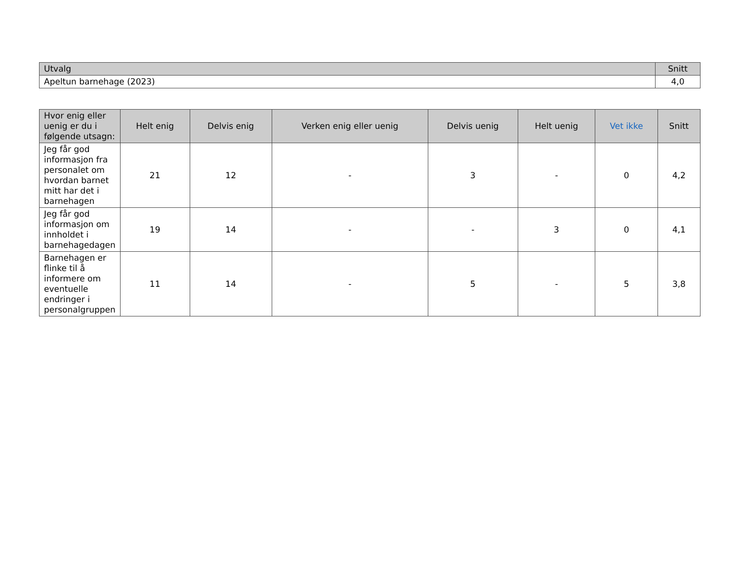| Utvalg | Snitt |
| --- | --- |
| Apeltun barnehage (2023) | 4,0 |
| Hvor enig eller uenig er du i følgende utsagn: | Helt enig | Delvis enig | Verken enig eller uenig | Delvis uenig | Helt uenig | Vet ikke | Snitt |
| --- | --- | --- | --- | --- | --- | --- | --- |
| Jeg får god informasjon fra personalet om hvordan barnet mitt har det i barnehagen | 21 | 12 | - | 3 | - | 0 | 4,2 |
| Jeg får god informasjon om innholdet i barnehagedagen | 19 | 14 | - | - | 3 | 0 | 4,1 |
| Barnehagen er flinke til å informere om eventuelle endringer i personalgruppen | 11 | 14 | - | 5 | - | 5 | 3,8 |